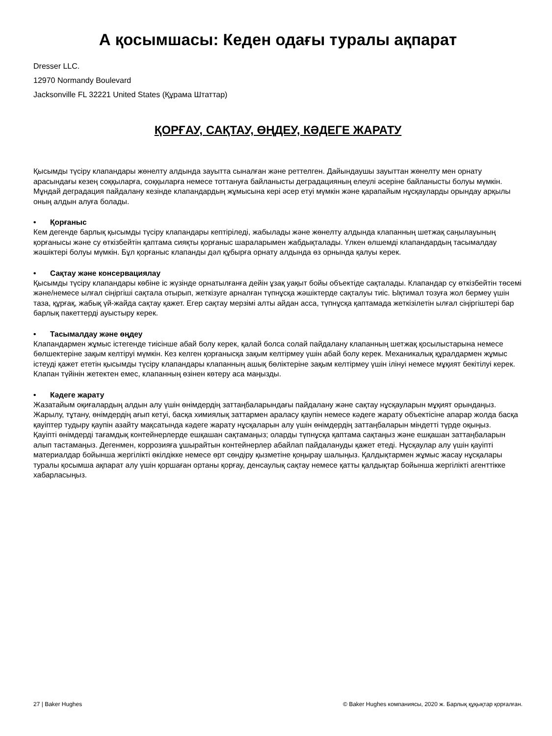А қосымшасы: Кеден одағы туралы ақпарат
Dresser LLC.
12970 Normandy Boulevard
Jacksonville FL 32221 United States (Құрама Штаттар)
ҚОРҒАУ, САҚТАУ, ӨҢДЕУ, КӘДЕГЕ ЖАРАТУ
Қысымды түсіру клапандары жөнелту алдында зауытта сыналған және реттелген. Дайындаушы зауыттан жөнелту мен орнату арасындағы кезең соққыларға, соққыларға немесе тоттануға байланысты деградацияның елеулі әсеріне байланысты болуы мүмкін. Мұндай деградация пайдалану кезінде клапандардың жұмысына кері әсер етуі мүмкін және қарапайым нұсқауларды орындау арқылы оның алдын алуға болады.
• Қорғаныс
Кем дегенде барлық қысымды түсіру клапандары кептіріледі, жабылады және жөнелту алдында клапанның шетжақ саңылауының қорғанысы және су өткізбейтін қаптама сияқты қорғаныс шараларымен жабдықталады. Үлкен өлшемді клапандардың тасымалдау жәшіктері болуы мүмкін. Бұл қорғаныс клапанды дәл құбырға орнату алдында өз орнында қалуы керек.
• Сақтау және консервациялау
Қысымды түсіру клапандары көбіне іс жүзінде орнатылғанға дейін ұзақ уақыт бойы объектіде сақталады. Клапандар су өткізбейтін төсемі және/немесе ылғал сіңіргіші сақтала отырып, жеткізуге арналған түпнұсқа жәшіктерде сақталуы тиіс. Ықтимал тозуға жол бермеу үшін таза, құрғақ, жабық үй-жайда сақтау қажет. Егер сақтау мерзімі алты айдан асса, түпнұсқа қаптамада жеткізілетін ылғал сіңіргіштері бар барлық пакеттерді ауыстыру керек.
• Тасымалдау және өңдеу
Клапандармен жұмыс істегенде тиісінше абай болу керек, қалай болса солай пайдалану клапанның шетжақ қосылыстарына немесе бөлшектеріне зақым келтіруі мүмкін. Кез келген қорғанысқа зақым келтірмеу үшін абай болу керек. Механикалық құралдармен жұмыс істеуді қажет ететін қысымды түсіру клапандары клапанның ашық бөліктеріне зақым келтірмеу үшін ілінуі немесе мұқият бекітілуі керек. Клапан түйінін жетектен емес, клапанның өзінен көтеру аса маңызды.
• Кәдеге жарату
Жазатайым оқиғалардың алдын алу үшін өнімдердің заттаңбаларындағы пайдалану және сақтау нұсқауларын мұқият орындаңыз.
Жарылу, тұтану, өнімдердің ағып кетуі, басқа химиялық заттармен араласу қаупін немесе кәдеге жарату объектісіне апарар жолда басқа қауіптер тудыру қаупін азайту мақсатында кәдеге жарату нұсқаларын алу үшін өнімдердің заттаңбаларын міндетті түрде оқыңыз.
Қауіпті өнімдерді тағамдық контейнерлерде ешқашан сақтамаңыз; оларды түпнұсқа қаптама сақтаңыз және ешқашан заттаңбаларын алып тастамаңыз. Дегенмен, коррозияға ұшырайтын контейнерлер абайлап пайдалануды қажет етеді. Нұсқаулар алу үшін қауіпті материалдар бойынша жергілікті өкілдікке немесе өрт сөндіру қызметіне қоңырау шалыңыз. Қалдықтармен жұмыс жасау нұсқалары туралы қосымша ақпарат алу үшін қоршаған ортаны қорғау, денсаулық сақтау немесе қатты қалдықтар бойынша жергілікті агенттікке хабарласыңыз.
27 | Baker Hughes © Baker Hughes компаниясы, 2020 ж. Барлық құқықтар қорғалған.